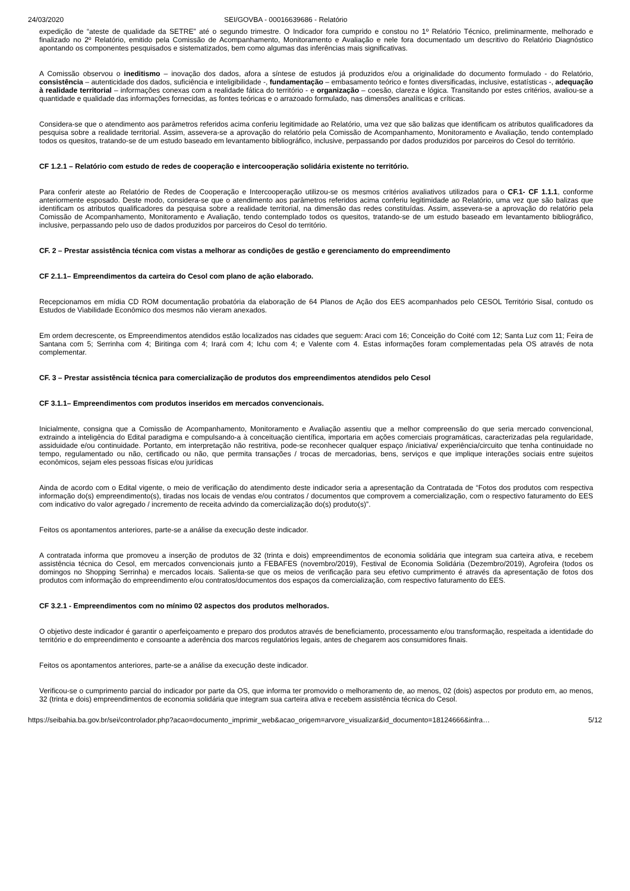24/03/2020 SEI/GOVBA - 00016639686 - Relatório
expedição de “ateste de qualidade da SETRE” até o segundo trimestre. O Indicador fora cumprido e constou no 1º Relatório Técnico, preliminarmente, melhorado e finalizado no 2º Relatório, emitido pela Comissão de Acompanhamento, Monitoramento e Avaliação e nele fora documentado um descritivo do Relatório Diagnóstico apontando os componentes pesquisados e sistematizados, bem como algumas das inferências mais significativas.
A Comissão observou o ineditismo – inovação dos dados, afora a síntese de estudos já produzidos e/ou a originalidade do documento formulado - do Relatório, consistência – autenticidade dos dados, suficiência e inteligibilidade -, fundamentação – embasamento teórico e fontes diversificadas, inclusive, estatísticas -, adequação à realidade territorial – informações conexas com a realidade fática do território - e organização – coesão, clareza e lógica. Transitando por estes critérios, avaliou-se a quantidade e qualidade das informações fornecidas, as fontes teóricas e o arrazoado formulado, nas dimensões analíticas e críticas.
Considera-se que o atendimento aos parâmetros referidos acima conferiu legitimidade ao Relatório, uma vez que são balizas que identificam os atributos qualificadores da pesquisa sobre a realidade territorial. Assim, assevera-se a aprovação do relatório pela Comissão de Acompanhamento, Monitoramento e Avaliação, tendo contemplado todos os quesitos, tratando-se de um estudo baseado em levantamento bibliográfico, inclusive, perpassando por dados produzidos por parceiros do Cesol do território.
CF 1.2.1 – Relatório com estudo de redes de cooperação e intercooperação solidária existente no território.
Para conferir ateste ao Relatório de Redes de Cooperação e Intercooperação utilizou-se os mesmos critérios avaliativos utilizados para o CF.1- CF 1.1.1, conforme anteriormente esposado. Deste modo, considera-se que o atendimento aos parâmetros referidos acima conferiu legitimidade ao Relatório, uma vez que são balizas que identificam os atributos qualificadores da pesquisa sobre a realidade territorial, na dimensão das redes constituídas. Assim, assevera-se a aprovação do relatório pela Comissão de Acompanhamento, Monitoramento e Avaliação, tendo contemplado todos os quesitos, tratando-se de um estudo baseado em levantamento bibliográfico, inclusive, perpassando pelo uso de dados produzidos por parceiros do Cesol do território.
CF. 2 – Prestar assistência técnica com vistas a melhorar as condições de gestão e gerenciamento do empreendimento
CF 2.1.1– Empreendimentos da carteira do Cesol com plano de ação elaborado.
Recepcionamos em mídia CD ROM documentação probatória da elaboração de 64 Planos de Ação dos EES acompanhados pelo CESOL Território Sisal, contudo os Estudos de Viabilidade Econômico dos mesmos não vieram anexados.
Em ordem decrescente, os Empreendimentos atendidos estão localizados nas cidades que seguem: Araci com 16; Conceição do Coité com 12; Santa Luz com 11; Feira de Santana com 5; Serrinha com 4; Biritinga com 4; Irará com 4; Ichu com 4; e Valente com 4. Estas informações foram complementadas pela OS através de nota complementar.
CF. 3 – Prestar assistência técnica para comercialização de produtos dos empreendimentos atendidos pelo Cesol
CF 3.1.1– Empreendimentos com produtos inseridos em mercados convencionais.
Inicialmente, consigna que a Comissão de Acompanhamento, Monitoramento e Avaliação assentiu que a melhor compreensão do que seria mercado convencional, extraindo a inteligência do Edital paradigma e compulsando-a à conceituação científica, importaria em ações comerciais programáticas, caracterizadas pela regularidade, assiduidade e/ou continuidade. Portanto, em interpretação não restritiva, pode-se reconhecer qualquer espaço /iniciativa/ experiência/circuito que tenha continuidade no tempo, regulamentado ou não, certificado ou não, que permita transações / trocas de mercadorias, bens, serviços e que implique interações sociais entre sujeitos econômicos, sejam eles pessoas físicas e/ou jurídicas
Ainda de acordo com o Edital vigente, o meio de verificação do atendimento deste indicador seria a apresentação da Contratada de “Fotos dos produtos com respectiva informação do(s) empreendimento(s), tiradas nos locais de vendas e/ou contratos / documentos que comprovem a comercialização, com o respectivo faturamento do EES com indicativo do valor agregado / incremento de receita advindo da comercialização do(s) produto(s)”.
Feitos os apontamentos anteriores, parte-se a análise da execução deste indicador.
A contratada informa que promoveu a inserção de produtos de 32 (trinta e dois) empreendimentos de economia solidária que integram sua carteira ativa, e recebem assistência técnica do Cesol, em mercados convencionais junto a FEBAFES (novembro/2019), Festival de Economia Solidária (Dezembro/2019), Agrofeira (todos os domingos no Shopping Serrinha) e mercados locais. Salienta-se que os meios de verificação para seu efetivo cumprimento é através da apresentação de fotos dos produtos com informação do empreendimento e/ou contratos/documentos dos espaços da comercialização, com respectivo faturamento do EES.
CF 3.2.1 - Empreendimentos com no mínimo 02 aspectos dos produtos melhorados.
O objetivo deste indicador é garantir o aperfeiçoamento e preparo dos produtos através de beneficiamento, processamento e/ou transformação, respeitada a identidade do território e do empreendimento e consoante a aderência dos marcos regulatórios legais, antes de chegarem aos consumidores finais.
Feitos os apontamentos anteriores, parte-se a análise da execução deste indicador.
Verificou-se o cumprimento parcial do indicador por parte da OS, que informa ter promovido o melhoramento de, ao menos, 02 (dois) aspectos por produto em, ao menos, 32 (trinta e dois) empreendimentos de economia solidária que integram sua carteira ativa e recebem assistência técnica do Cesol.
https://seibahia.ba.gov.br/sei/controlador.php?acao=documento_imprimir_web&acao_origem=arvore_visualizar&id_documento=18124666&infra… 5/12